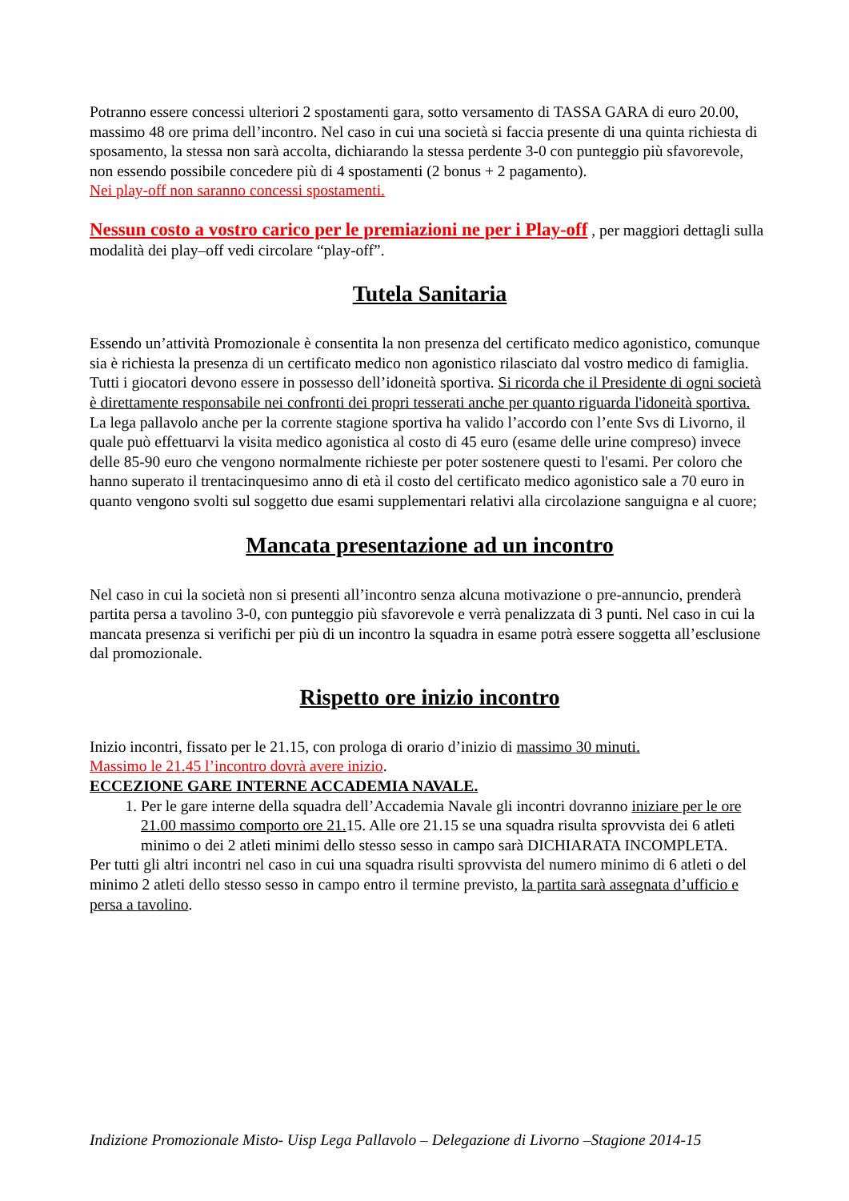Potranno essere concessi ulteriori 2 spostamenti gara, sotto versamento di TASSA GARA di euro 20.00, massimo 48 ore prima dell’incontro. Nel caso in cui una società si faccia presente di una quinta richiesta di sposamento, la stessa non sarà accolta, dichiarando la stessa perdente 3-0 con punteggio più sfavorevole, non essendo possibile concedere più di 4 spostamenti (2 bonus + 2 pagamento).
Nei play-off non saranno concessi spostamenti.
Nessun costo a vostro carico per le premiazioni ne per i Play-off , per maggiori dettagli sulla modalità dei play–off vedi circolare “play-off”.
Tutela Sanitaria
Essendo un’attività Promozionale è consentita la non presenza del certificato medico agonistico, comunque sia è richiesta la presenza di un certificato medico non agonistico rilasciato dal vostro medico di famiglia. Tutti i giocatori devono essere in possesso dell’idoneità sportiva. Si ricorda che il Presidente di ogni società è direttamente responsabile nei confronti dei propri tesserati anche per quanto riguarda l'idoneità sportiva.
La lega pallavolo anche per la corrente stagione sportiva ha valido l’accordo con l’ente Svs di Livorno, il quale può effettuarvi la visita medico agonistica al costo di 45 euro (esame delle urine compreso) invece delle 85-90 euro che vengono normalmente richieste per poter sostenere questi to l'esami. Per coloro che hanno superato il trentacinquesimo anno di età il costo del certificato medico agonistico sale a 70 euro in quanto vengono svolti sul soggetto due esami supplementari relativi alla circolazione sanguigna e al cuore;
Mancata presentazione ad un incontro
Nel caso in cui la società non si presenti all’incontro senza alcuna motivazione o pre-annuncio, prenderà partita persa a tavolino 3-0, con punteggio più sfavorevole e verrà penalizzata di 3 punti. Nel caso in cui la mancata presenza si verifichi per più di un incontro la squadra in esame potrà essere soggetta all’esclusione dal promozionale.
Rispetto ore inizio incontro
Inizio incontri, fissato per le 21.15, con prologa di orario d’inizio di massimo 30 minuti.
Massimo le 21.45 l’incontro dovrà avere inizio.
ECCEZIONE GARE INTERNE ACCADEMIA NAVALE.
1. Per le gare interne della squadra dell’Accademia Navale gli incontri dovranno iniziare per le ore 21.00 massimo comporto ore 21. 15. Alle ore 21.15 se una squadra risulta sprovvista dei 6 atleti minimo o dei 2 atleti minimi dello stesso sesso in campo sarà DICHIARATA INCOMPLETA.
Per tutti gli altri incontri nel caso in cui una squadra risulti sprovvista del numero minimo di 6 atleti o del minimo 2 atleti dello stesso sesso in campo entro il termine previsto, la partita sarà assegnata d’ufficio e persa a tavolino.
Indizione Promozionale Misto- Uisp Lega Pallavolo – Delegazione di Livorno –Stagione 2014-15